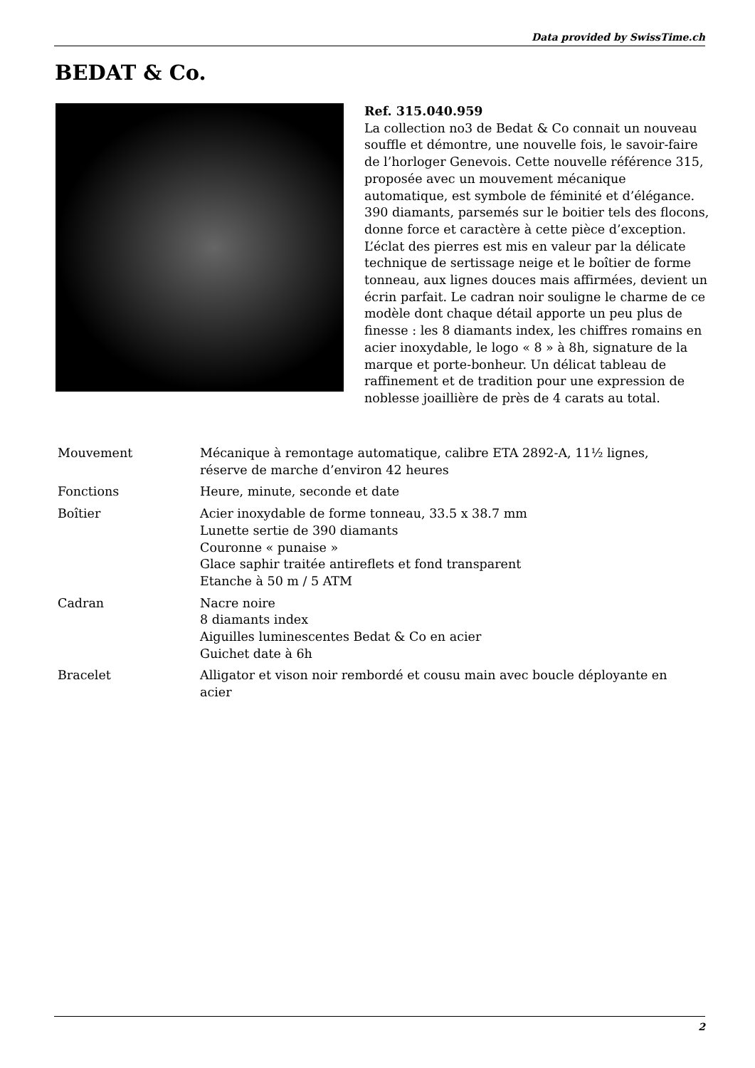Data provided by SwissTime.ch
BEDAT & Co.
Ref. 315.040.959
La collection no3 de Bedat & Co connait un nouveau souffle et démontre, une nouvelle fois, le savoir-faire de l’horloger Genevois. Cette nouvelle référence 315, proposée avec un mouvement mécanique automatique, est symbole de féminité et d’élégance. 390 diamants, parsemés sur le boitier tels des flocons, donne force et caractère à cette pièce d’exception. L’éclat des pierres est mis en valeur par la délicate technique de sertissage neige et le boîtier de forme tonneau, aux lignes douces mais affirmées, devient un écrin parfait. Le cadran noir souligne le charme de ce modèle dont chaque détail apporte un peu plus de finesse : les 8 diamants index, les chiffres romains en acier inoxydable, le logo « 8 » à 8h, signature de la marque et porte-bonheur. Un délicat tableau de raffinement et de tradition pour une expression de noblesse joaillière de près de 4 carats au total.
| Mouvement | Mécanique à remontage automatique, calibre ETA 2892-A, 11½ lignes, réserve de marche d’environ 42 heures |
| Fonctions | Heure, minute, seconde et date |
| Boîtier | Acier inoxydable de forme tonneau, 33.5 x 38.7 mm Lunette sertie de 390 diamants Couronne « punaise » Glace saphir traitée antireflets et fond transparent Etanche à 50 m / 5 ATM |
| Cadran | Nacre noire 8 diamants index Aiguilles luminescentes Bedat & Co en acier Guichet date à 6h |
| Bracelet | Alligator et vison noir rembordé et cousu main avec boucle déployante en acier |
2